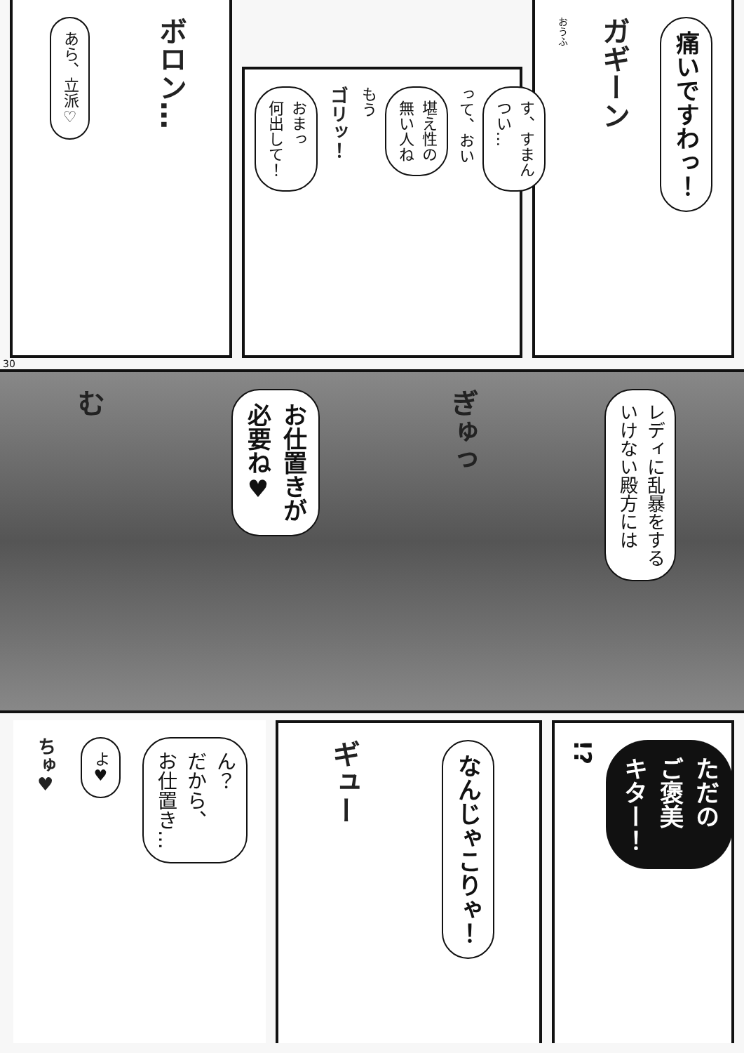痛いですわっ！
ガギーン
おうふ
す、すまん
つい…
って、おい
堪え性の
無い人ね
もう
ゴリッ！
おまっ
何出して！
ボロン…
あら、立派♡
30
レディに乱暴をする
いけない殿方には
ぎゅっ
お仕置きが
必要ね♥
む
ただの
ご褒美
キター！
!?
なんじゃこりゃ！
ギュー
ん？
だから、
お仕置き…
よ♥
ちゅ♥